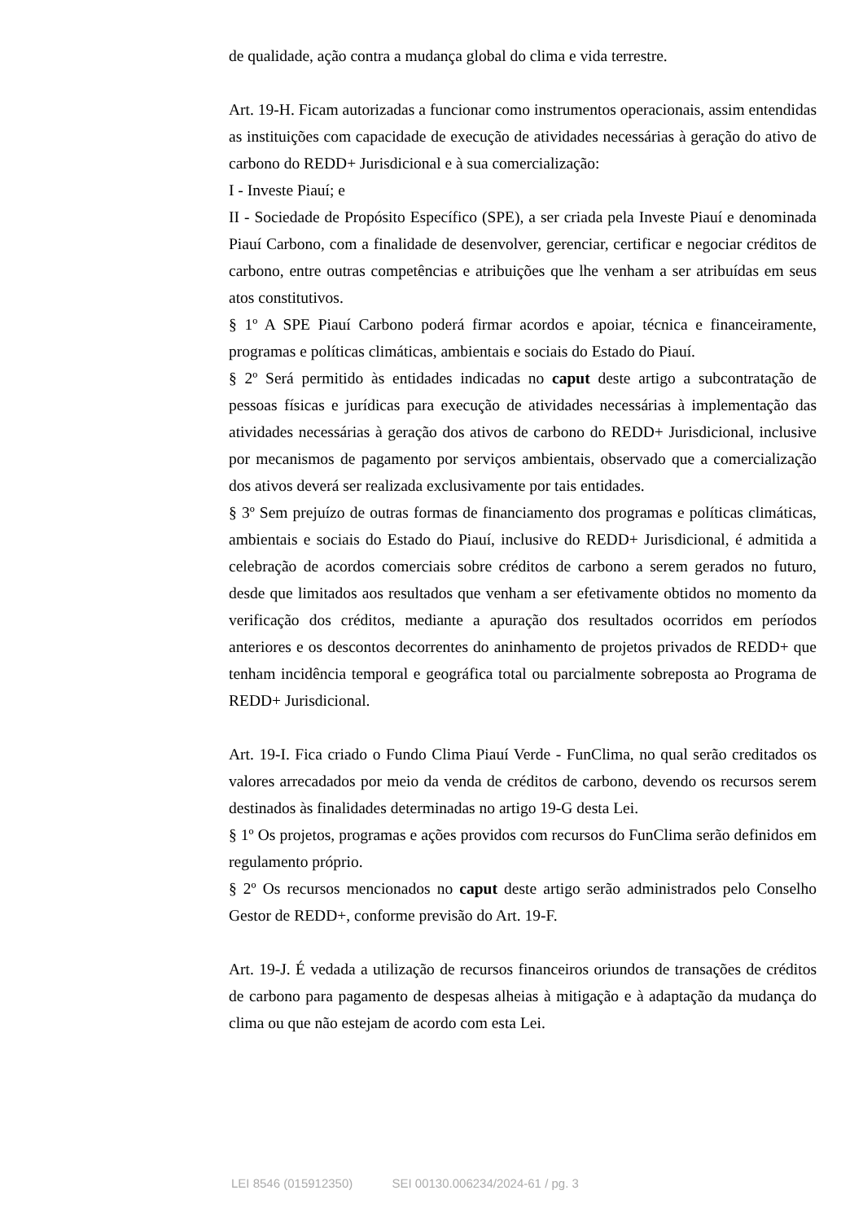de qualidade, ação contra a mudança global do clima e vida terrestre.
Art. 19-H. Ficam autorizadas a funcionar como instrumentos operacionais, assim entendidas as instituições com capacidade de execução de atividades necessárias à geração do ativo de carbono do REDD+ Jurisdicional e à sua comercialização:
I - Investe Piauí; e
II - Sociedade de Propósito Específico (SPE), a ser criada pela Investe Piauí e denominada Piauí Carbono, com a finalidade de desenvolver, gerenciar, certificar e negociar créditos de carbono, entre outras competências e atribuições que lhe venham a ser atribuídas em seus atos constitutivos.
§ 1º A SPE Piauí Carbono poderá firmar acordos e apoiar, técnica e financeiramente, programas e políticas climáticas, ambientais e sociais do Estado do Piauí.
§ 2º Será permitido às entidades indicadas no caput deste artigo a subcontratação de pessoas físicas e jurídicas para execução de atividades necessárias à implementação das atividades necessárias à geração dos ativos de carbono do REDD+ Jurisdicional, inclusive por mecanismos de pagamento por serviços ambientais, observado que a comercialização dos ativos deverá ser realizada exclusivamente por tais entidades.
§ 3º Sem prejuízo de outras formas de financiamento dos programas e políticas climáticas, ambientais e sociais do Estado do Piauí, inclusive do REDD+ Jurisdicional, é admitida a celebração de acordos comerciais sobre créditos de carbono a serem gerados no futuro, desde que limitados aos resultados que venham a ser efetivamente obtidos no momento da verificação dos créditos, mediante a apuração dos resultados ocorridos em períodos anteriores e os descontos decorrentes do aninhamento de projetos privados de REDD+ que tenham incidência temporal e geográfica total ou parcialmente sobreposta ao Programa de REDD+ Jurisdicional.
Art. 19-I. Fica criado o Fundo Clima Piauí Verde - FunClima, no qual serão creditados os valores arrecadados por meio da venda de créditos de carbono, devendo os recursos serem destinados às finalidades determinadas no artigo 19-G desta Lei.
§ 1º Os projetos, programas e ações providos com recursos do FunClima serão definidos em regulamento próprio.
§ 2º Os recursos mencionados no caput deste artigo serão administrados pelo Conselho Gestor de REDD+, conforme previsão do Art. 19-F.
Art. 19-J. É vedada a utilização de recursos financeiros oriundos de transações de créditos de carbono para pagamento de despesas alheias à mitigação e à adaptação da mudança do clima ou que não estejam de acordo com esta Lei.
LEI 8546 (015912350) SEI 00130.006234/2024-61 / pg. 3